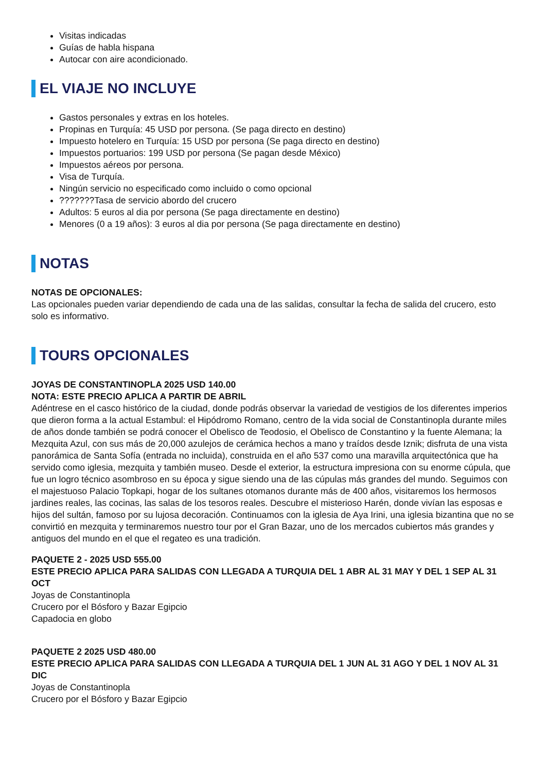Visitas indicadas
Guías de habla hispana
Autocar con aire acondicionado.
EL VIAJE NO INCLUYE
Gastos personales y extras en los hoteles.
Propinas en Turquía: 45 USD por persona. (Se paga directo en destino)
Impuesto hotelero en Turquía: 15 USD por persona (Se paga directo en destino)
Impuestos portuarios: 199 USD por persona (Se pagan desde México)
Impuestos aéreos por persona.
Visa de Turquía.
Ningún servicio no especificado como incluido o como opcional
???????Tasa de servicio abordo del crucero
Adultos: 5 euros al dia por persona (Se paga directamente en destino)
Menores (0 a 19 años): 3 euros al dia por persona (Se paga directamente en destino)
NOTAS
NOTAS DE OPCIONALES:
Las opcionales pueden variar dependiendo de cada una de las salidas, consultar la fecha de salida del crucero, esto solo es informativo.
TOURS OPCIONALES
JOYAS DE CONSTANTINOPLA 2025 USD 140.00
NOTA: ESTE PRECIO APLICA A PARTIR DE ABRIL
Adéntrese en el casco histórico de la ciudad, donde podrás observar la variedad de vestigios de los diferentes imperios que dieron forma a la actual Estambul: el Hipódromo Romano, centro de la vida social de Constantinopla durante miles de años donde también se podrá conocer el Obelisco de Teodosio, el Obelisco de Constantino y la fuente Alemana; la Mezquita Azul, con sus más de 20,000 azulejos de cerámica hechos a mano y traídos desde Iznik; disfruta de una vista panorámica de Santa Sofía (entrada no incluida), construida en el año 537 como una maravilla arquitectónica que ha servido como iglesia, mezquita y también museo. Desde el exterior, la estructura impresiona con su enorme cúpula, que fue un logro técnico asombroso en su época y sigue siendo una de las cúpulas más grandes del mundo. Seguimos con el majestuoso Palacio Topkapi, hogar de los sultanes otomanos durante más de 400 años, visitaremos los hermosos jardines reales, las cocinas, las salas de los tesoros reales. Descubre el misterioso Harén, donde vivían las esposas e hijos del sultán, famoso por su lujosa decoración. Continuamos con la iglesia de Aya Irini, una iglesia bizantina que no se convirtió en mezquita y terminaremos nuestro tour por el Gran Bazar, uno de los mercados cubiertos más grandes y antiguos del mundo en el que el regateo es una tradición.
PAQUETE 2 - 2025 USD 555.00
ESTE PRECIO APLICA PARA SALIDAS CON LLEGADA A TURQUIA DEL 1 ABR AL 31 MAY Y DEL 1 SEP AL 31 OCT
Joyas de Constantinopla
Crucero por el Bósforo y Bazar Egipcio
Capadocia en globo
PAQUETE 2 2025 USD 480.00
ESTE PRECIO APLICA PARA SALIDAS CON LLEGADA A TURQUIA DEL 1 JUN AL 31 AGO Y DEL 1 NOV AL 31 DIC
Joyas de Constantinopla
Crucero por el Bósforo y Bazar Egipcio